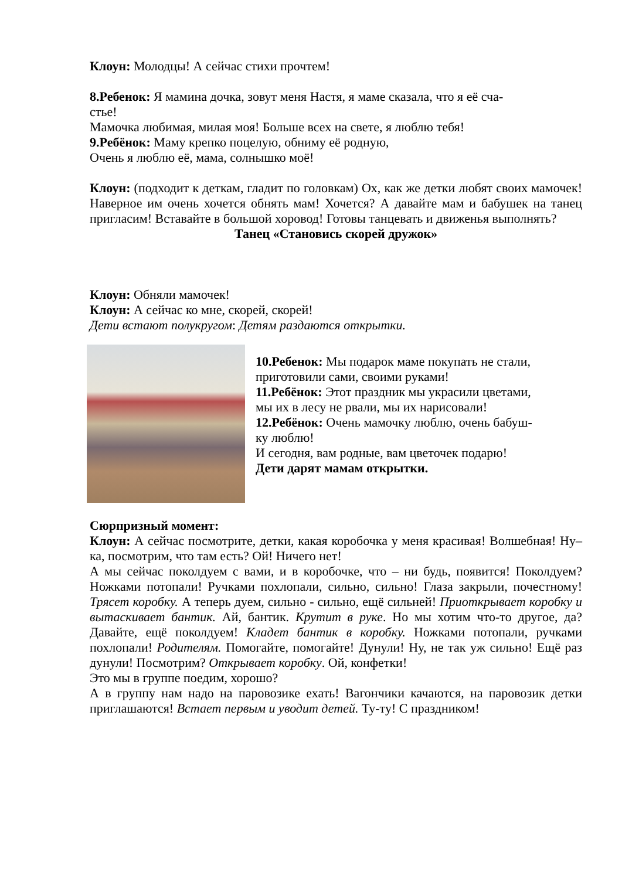Клоун: Молодцы! А сейчас стихи прочтем!
8.Ребенок: Я мамина дочка, зовут меня Настя, я маме сказала, что я её сча-
стье!
Мамочка любимая, милая моя! Больше всех на свете, я люблю тебя!
9.Ребёнок: Маму крепко поцелую, обниму её родную,
Очень я люблю её, мама, солнышко моё!
Клоун: (подходит к деткам, гладит по головкам) Ох, как же детки любят своих мамочек! Наверное им очень хочется обнять мам! Хочется? А давайте мам и бабушек на танец пригласим! Вставайте в большой хоровод! Готовы танцевать и движенья выполнять?
Танец «Становись скорей дружок»
Клоун: Обняли мамочек!
Клоун: А сейчас ко мне, скорей, скорей!
Дети встают полукругом: Детям раздаются открытки.
10.Ребенок: Мы подарок маме покупать не стали,
приготовили сами, своими руками!
11.Ребёнок: Этот праздник мы украсили цветами,
мы их в лесу не рвали, мы их нарисовали!
12.Ребёнок: Очень мамочку люблю, очень бабуш-
ку люблю!
И сегодня, вам родные, вам цветочек подарю!
Дети дарят мамам открытки.
Сюрпризный момент:
Клоун: А сейчас посмотрите, детки, какая коробочка у меня красивая! Волшебная! Ну–ка, посмотрим, что там есть? Ой! Ничего нет!
А мы сейчас поколдуем с вами, и в коробочке, что – ни будь, появится! Поколдуем? Ножками потопали! Ручками похлопали, сильно, сильно! Глаза закрыли, почестному! Трясет коробку. А теперь дуем, сильно - сильно, ещё сильней! Приоткрывает коробку и вытаскивает бантик. Ай, бантик. Крутит в руке. Но мы хотим что-то другое, да? Давайте, ещё поколдуем! Кладет бантик в коробку. Ножками потопали, ручками похлопали! Родителям. Помогайте, помогайте! Дунули! Ну, не так уж сильно! Ещё раз дунули! Посмотрим? Открывает коробку. Ой, конфетки!
Это мы в группе поедим, хорошо?
А в группу нам надо на паровозике ехать! Вагончики качаются, на паровозик детки приглашаются! Встает первым и уводит детей. Ту-ту! С праздником!